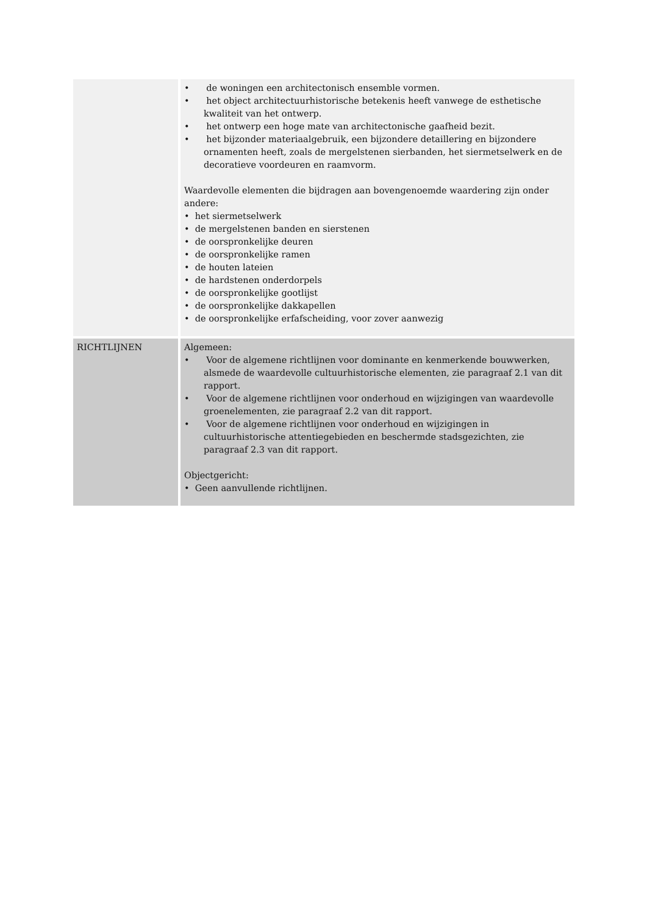| | • de woningen een architectonisch ensemble vormen. • het object architectuurhistorische betekenis heeft vanwege de esthetische kwaliteit van het ontwerp. • het ontwerp een hoge mate van architectonische gaafheid bezit. • het bijzonder materiaalgebruik, een bijzondere detaillering en bijzondere ornamenten heeft, zoals de mergelstenen sierbanden, het siermetselwerk en de decoratieve voordeuren en raamvorm. Waardevolle elementen die bijdragen aan bovengenoemde waardering zijn onder andere: • het siermetselwerk • de mergelstenen banden en sierstenen • de oorspronkelijke deuren • de oorspronkelijke ramen • de houten lateien • de hardstenen onderdorpels • de oorspronkelijke gootlijst • de oorspronkelijke dakkapellen • de oorspronkelijke erfafscheiding, voor zover aanwezig |
| RICHTLIJNEN | Algemeen: • Voor de algemene richtlijnen voor dominante en kenmerkende bouwwerken, alsmede de waardevolle cultuurhistorische elementen, zie paragraaf 2.1 van dit rapport. • Voor de algemene richtlijnen voor onderhoud en wijzigingen van waardevolle groenelementen, zie paragraaf 2.2 van dit rapport. • Voor de algemene richtlijnen voor onderhoud en wijzigingen in cultuurhistorische attentiegebieden en beschermde stadsgezichten, zie paragraaf 2.3 van dit rapport. Objectgericht: • Geen aanvullende richtlijnen. |